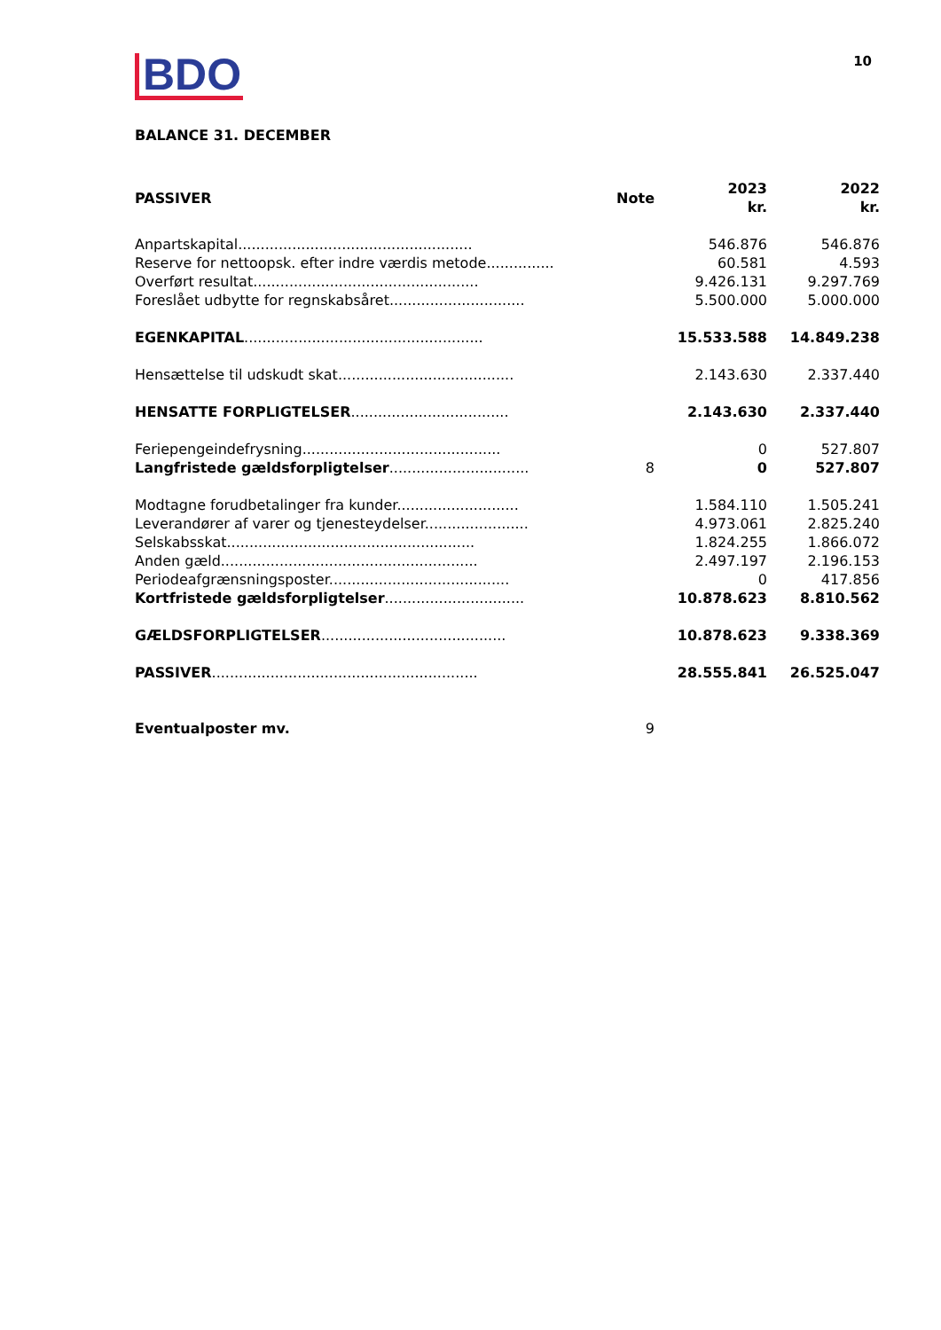BDO
10
BALANCE 31. DECEMBER
| PASSIVER | Note | 2023 kr. | 2022 kr. |
| --- | --- | --- | --- |
| Anpartskapital.................................................... | | 546.876 | 546.876 |
| Reserve for nettoopsk. efter indre værdis metode............... | | 60.581 | 4.593 |
| Overført resultat.................................................. | | 9.426.131 | 9.297.769 |
| Foreslået udbytte for regnskabsåret.............................. | | 5.500.000 | 5.000.000 |
| EGENKAPITAL ..................................................... | | 15.533.588 | 14.849.238 |
| Hensættelse til udskudt skat....................................... | | 2.143.630 | 2.337.440 |
| HENSATTE FORPLIGTELSER ................................... | | 2.143.630 | 2.337.440 |
| Feriepengeindefrysning............................................ | | 0 | 527.807 |
| Langfristede gældsforpligtelser ............................... | 8 | 0 | 527.807 |
| Modtagne forudbetalinger fra kunder........................... | | 1.584.110 | 1.505.241 |
| Leverandører af varer og tjenesteydelser....................... | | 4.973.061 | 2.825.240 |
| Selskabsskat....................................................... | | 1.824.255 | 1.866.072 |
| Anden gæld......................................................... | | 2.497.197 | 2.196.153 |
| Periodeafgrænsningsposter........................................ | | 0 | 417.856 |
| Kortfristede gældsforpligtelser ............................... | | 10.878.623 | 8.810.562 |
| GÆLDSFORPLIGTELSER ......................................... | | 10.878.623 | 9.338.369 |
| PASSIVER ........................................................... | | 28.555.841 | 26.525.047 |
| Eventualposter mv. | 9 | | |